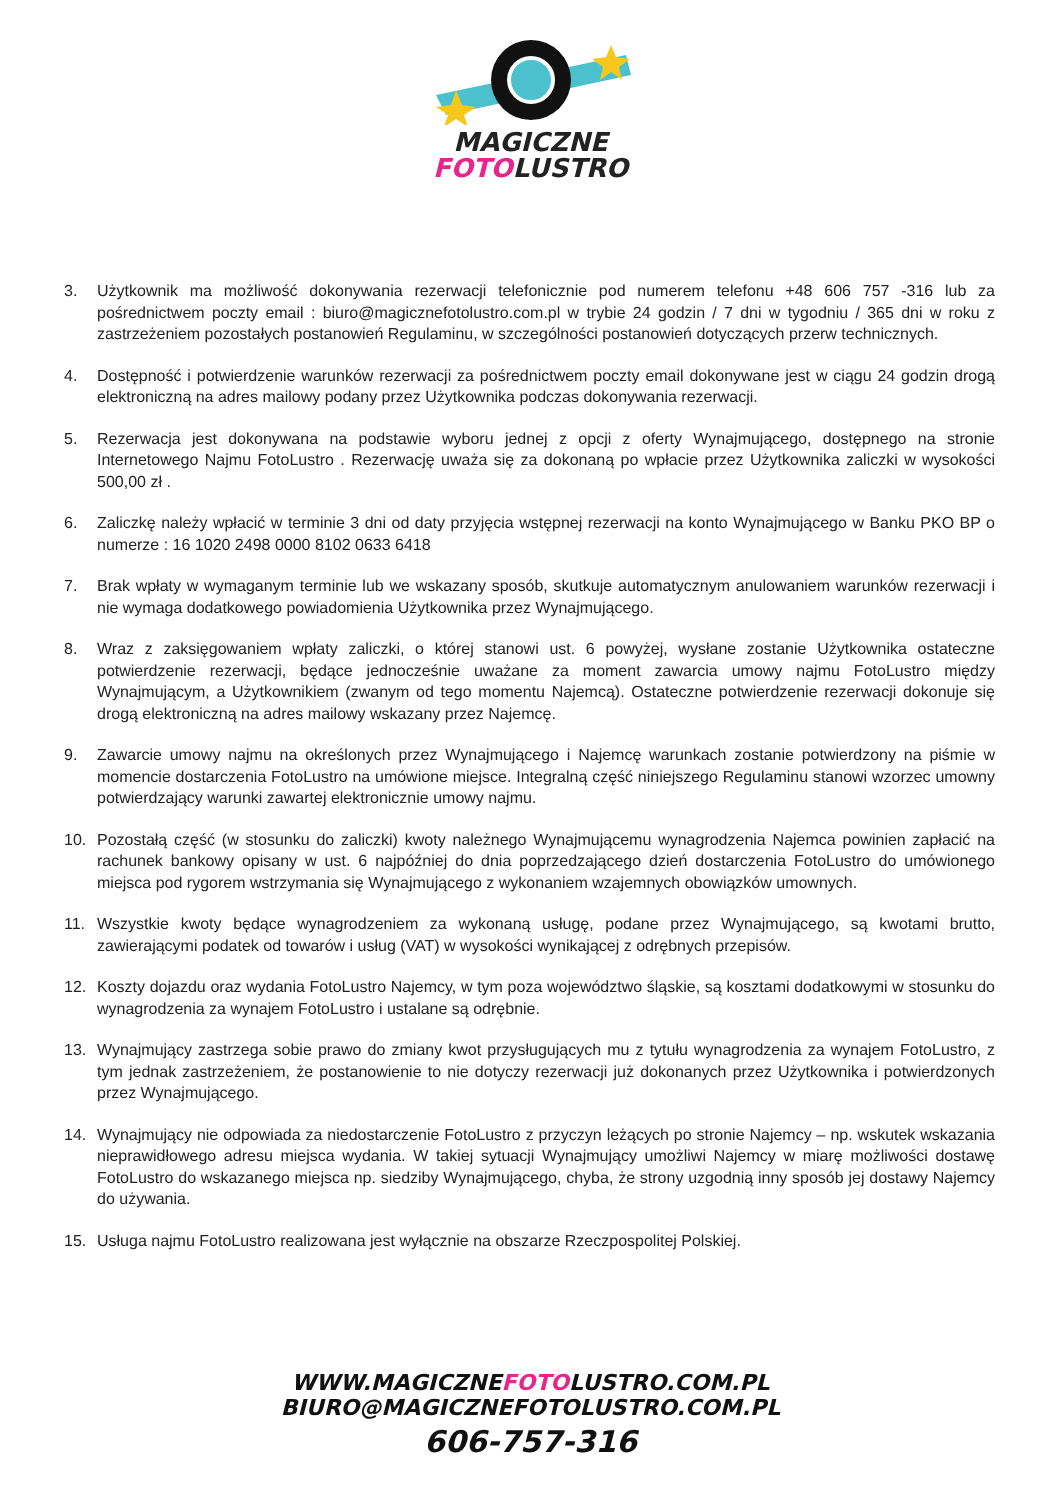MAGICZNE
FOTOLUSTRO
3. Użytkownik ma możliwość dokonywania rezerwacji telefonicznie pod numerem telefonu +48 606 757 -316 lub za pośrednictwem poczty email : biuro@magicznefotolustro.com.pl w trybie 24 godzin / 7 dni w tygodniu / 365 dni w roku z zastrzeżeniem pozostałych postanowień Regulaminu, w szczególności postanowień dotyczących przerw technicznych.
4. Dostępność i potwierdzenie warunków rezerwacji za pośrednictwem poczty email dokonywane jest w ciągu 24 godzin drogą elektroniczną na adres mailowy podany przez Użytkownika podczas dokonywania rezerwacji.
5. Rezerwacja jest dokonywana na podstawie wyboru jednej z opcji z oferty Wynajmującego, dostępnego na stronie Internetowego Najmu FotoLustro . Rezerwację uważa się za dokonaną po wpłacie przez Użytkownika zaliczki w wysokości 500,00 zł .
6. Zaliczkę należy wpłacić w terminie 3 dni od daty przyjęcia wstępnej rezerwacji na konto Wynajmującego w Banku PKO BP o numerze : 16 1020 2498 0000 8102 0633 6418
7. Brak wpłaty w wymaganym terminie lub we wskazany sposób, skutkuje automatycznym anulowaniem warunków rezerwacji i nie wymaga dodatkowego powiadomienia Użytkownika przez Wynajmującego.
8. Wraz z zaksięgowaniem wpłaty zaliczki, o której stanowi ust. 6 powyżej, wysłane zostanie Użytkownika ostateczne potwierdzenie rezerwacji, będące jednocześnie uważane za moment zawarcia umowy najmu FotoLustro między Wynajmującym, a Użytkownikiem (zwanym od tego momentu Najemcą). Ostateczne potwierdzenie rezerwacji dokonuje się drogą elektroniczną na adres mailowy wskazany przez Najemcę.
9. Zawarcie umowy najmu na określonych przez Wynajmującego i Najemcę warunkach zostanie potwierdzony na piśmie w momencie dostarczenia FotoLustro na umówione miejsce. Integralną część niniejszego Regulaminu stanowi wzorzec umowny potwierdzający warunki zawartej elektronicznie umowy najmu.
10. Pozostałą część (w stosunku do zaliczki) kwoty należnego Wynajmującemu wynagrodzenia Najemca powinien zapłacić na rachunek bankowy opisany w ust. 6 najpóźniej do dnia poprzedzającego dzień dostarczenia FotoLustro do umówionego miejsca pod rygorem wstrzymania się Wynajmującego z wykonaniem wzajemnych obowiązków umownych.
11. Wszystkie kwoty będące wynagrodzeniem za wykonaną usługę, podane przez Wynajmującego, są kwotami brutto, zawierającymi podatek od towarów i usług (VAT) w wysokości wynikającej z odrębnych przepisów.
12. Koszty dojazdu oraz wydania FotoLustro Najemcy, w tym poza województwo śląskie, są kosztami dodatkowymi w stosunku do wynagrodzenia za wynajem FotoLustro i ustalane są odrębnie.
13. Wynajmujący zastrzega sobie prawo do zmiany kwot przysługujących mu z tytułu wynagrodzenia za wynajem FotoLustro, z tym jednak zastrzeżeniem, że postanowienie to nie dotyczy rezerwacji już dokonanych przez Użytkownika i potwierdzonych przez Wynajmującego.
14. Wynajmujący nie odpowiada za niedostarczenie FotoLustro z przyczyn leżących po stronie Najemcy – np. wskutek wskazania nieprawidłowego adresu miejsca wydania. W takiej sytuacji Wynajmujący umożliwi Najemcy w miarę możliwości dostawę FotoLustro do wskazanego miejsca np. siedziby Wynajmującego, chyba, że strony uzgodnią inny sposób jej dostawy Najemcy do używania.
15. Usługa najmu FotoLustro realizowana jest wyłącznie na obszarze Rzeczpospolitej Polskiej.
WWW.MAGICZNEFOTOLUSTRO.COM.PL
BIURO@MAGICZNEFOTOLUSTRO.COM.PL
606-757-316